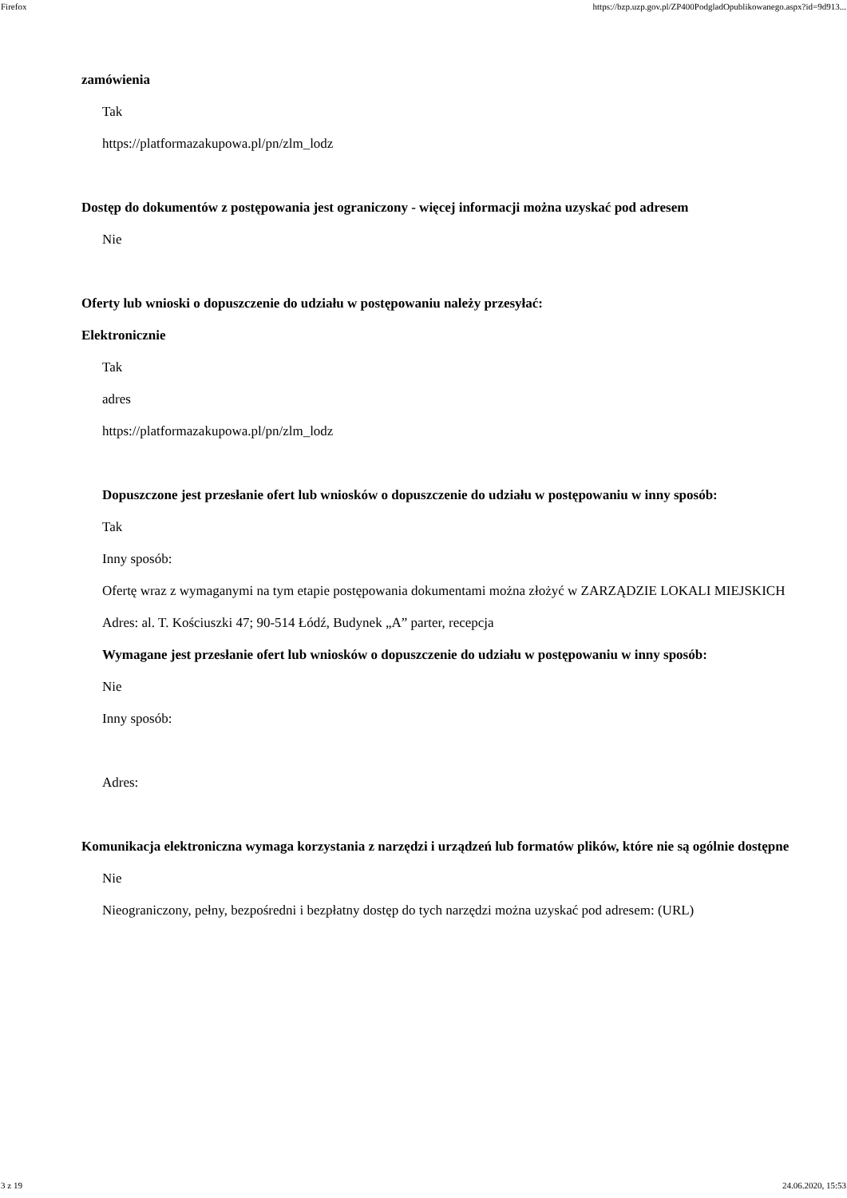Firefox https://bzp.uzp.gov.pl/ZP400PodgladOpublikowanego.aspx?id=9d913...
zamówienia
Tak
https://platformazakupowa.pl/pn/zlm_lodz
Dostęp do dokumentów z postępowania jest ograniczony - więcej informacji można uzyskać pod adresem
Nie
Oferty lub wnioski o dopuszczenie do udziału w postępowaniu należy przesyłać:
Elektronicznie
Tak
adres
https://platformazakupowa.pl/pn/zlm_lodz
Dopuszczone jest przesłanie ofert lub wniosków o dopuszczenie do udziału w postępowaniu w inny sposób:
Tak
Inny sposób:
Ofertę wraz z wymaganymi na tym etapie postępowania dokumentami można złożyć w ZARZĄDZIE LOKALI MIEJSKICH Adres: al. T. Kościuszki 47; 90-514 Łódź, Budynek „A” parter, recepcja
Wymagane jest przesłanie ofert lub wniosków o dopuszczenie do udziału w postępowaniu w inny sposób:
Nie
Inny sposób:
Adres:
Komunikacja elektroniczna wymaga korzystania z narzędzi i urządzeń lub formatów plików, które nie są ogólnie dostępne
Nie
Nieograniczony, pełny, bezpośredni i bezpłatny dostęp do tych narzędzi można uzyskać pod adresem: (URL)
3 z 19 24.06.2020, 15:53